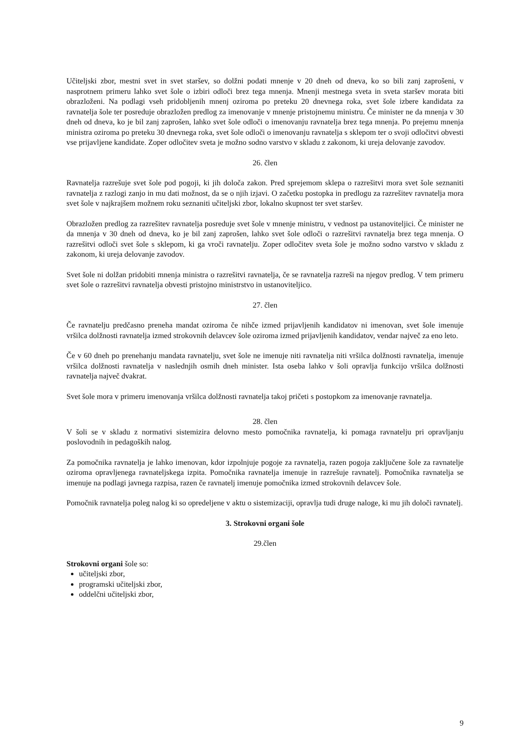Učiteljski zbor, mestni svet in svet staršev, so dolžni podati mnenje v 20 dneh od dneva, ko so bili zanj zaprošeni, v nasprotnem primeru lahko svet šole o izbiri odloči brez tega mnenja. Mnenji mestnega sveta in sveta staršev morata biti obrazloženi. Na podlagi vseh pridobljenih mnenj oziroma po preteku 20 dnevnega roka, svet šole izbere kandidata za ravnatelja šole ter posreduje obrazložen predlog za imenovanje v mnenje pristojnemu ministru. Če minister ne da mnenja v 30 dneh od dneva, ko je bil zanj zaprošen, lahko svet šole odloči o imenovanju ravnatelja brez tega mnenja. Po prejemu mnenja ministra oziroma po preteku 30 dnevnega roka, svet šole odloči o imenovanju ravnatelja s sklepom ter o svoji odločitvi obvesti vse prijavljene kandidate. Zoper odločitev sveta je možno sodno varstvo v skladu z zakonom, ki ureja delovanje zavodov.
26. člen
Ravnatelja razrešuje svet šole pod pogoji, ki jih določa zakon. Pred sprejemom sklepa o razrešitvi mora svet šole seznaniti ravnatelja z razlogi zanjo in mu dati možnost, da se o njih izjavi. O začetku postopka in predlogu za razrešitev ravnatelja mora svet šole v najkrajšem možnem roku seznaniti učiteljski zbor, lokalno skupnost ter svet staršev.
Obrazložen predlog za razrešitev ravnatelja posreduje svet šole v mnenje ministru, v vednost pa ustanoviteljici. Če minister ne da mnenja v 30 dneh od dneva, ko je bil zanj zaprošen, lahko svet šole odloči o razrešitvi ravnatelja brez tega mnenja. O razrešitvi odloči svet šole s sklepom, ki ga vroči ravnatelju. Zoper odločitev sveta šole je možno sodno varstvo v skladu z zakonom, ki ureja delovanje zavodov.
Svet šole ni dolžan pridobiti mnenja ministra o razrešitvi ravnatelja, če se ravnatelja razreši na njegov predlog. V tem primeru svet šole o razrešitvi ravnatelja obvesti pristojno ministrstvo in ustanoviteljico.
27. člen
Če ravnatelju predčasno preneha mandat oziroma če nihče izmed prijavljenih kandidatov ni imenovan, svet šole imenuje vršilca dolžnosti ravnatelja izmed strokovnih delavcev šole oziroma izmed prijavljenih kandidatov, vendar največ za eno leto.
Če v 60 dneh po prenehanju mandata ravnatelju, svet šole ne imenuje niti ravnatelja niti vršilca dolžnosti ravnatelja, imenuje vršilca dolžnosti ravnatelja v naslednjih osmih dneh minister. Ista oseba lahko v šoli opravlja funkcijo vršilca dolžnosti ravnatelja največ dvakrat.
Svet šole mora v primeru imenovanja vršilca dolžnosti ravnatelja takoj pričeti s postopkom za imenovanje ravnatelja.
28. člen
V šoli se v skladu z normativi sistemizira delovno mesto pomočnika ravnatelja, ki pomaga ravnatelju pri opravljanju poslovodnih in pedagoških nalog.
Za pomočnika ravnatelja je lahko imenovan, kdor izpolnjuje pogoje za ravnatelja, razen pogoja zaključene šole za ravnatelje oziroma opravljenega ravnateljskega izpita. Pomočnika ravnatelja imenuje in razrešuje ravnatelj. Pomočnika ravnatelja se imenuje na podlagi javnega razpisa, razen če ravnatelj imenuje pomočnika izmed strokovnih delavcev šole.
Pomočnik ravnatelja poleg nalog ki so opredeljene v aktu o sistemizaciji, opravlja tudi druge naloge, ki mu jih določi ravnatelj.
3. Strokovni organi šole
29.člen
Strokovni organi šole so:
učiteljski zbor,
programski učiteljski zbor,
oddelčni učiteljski zbor,
9